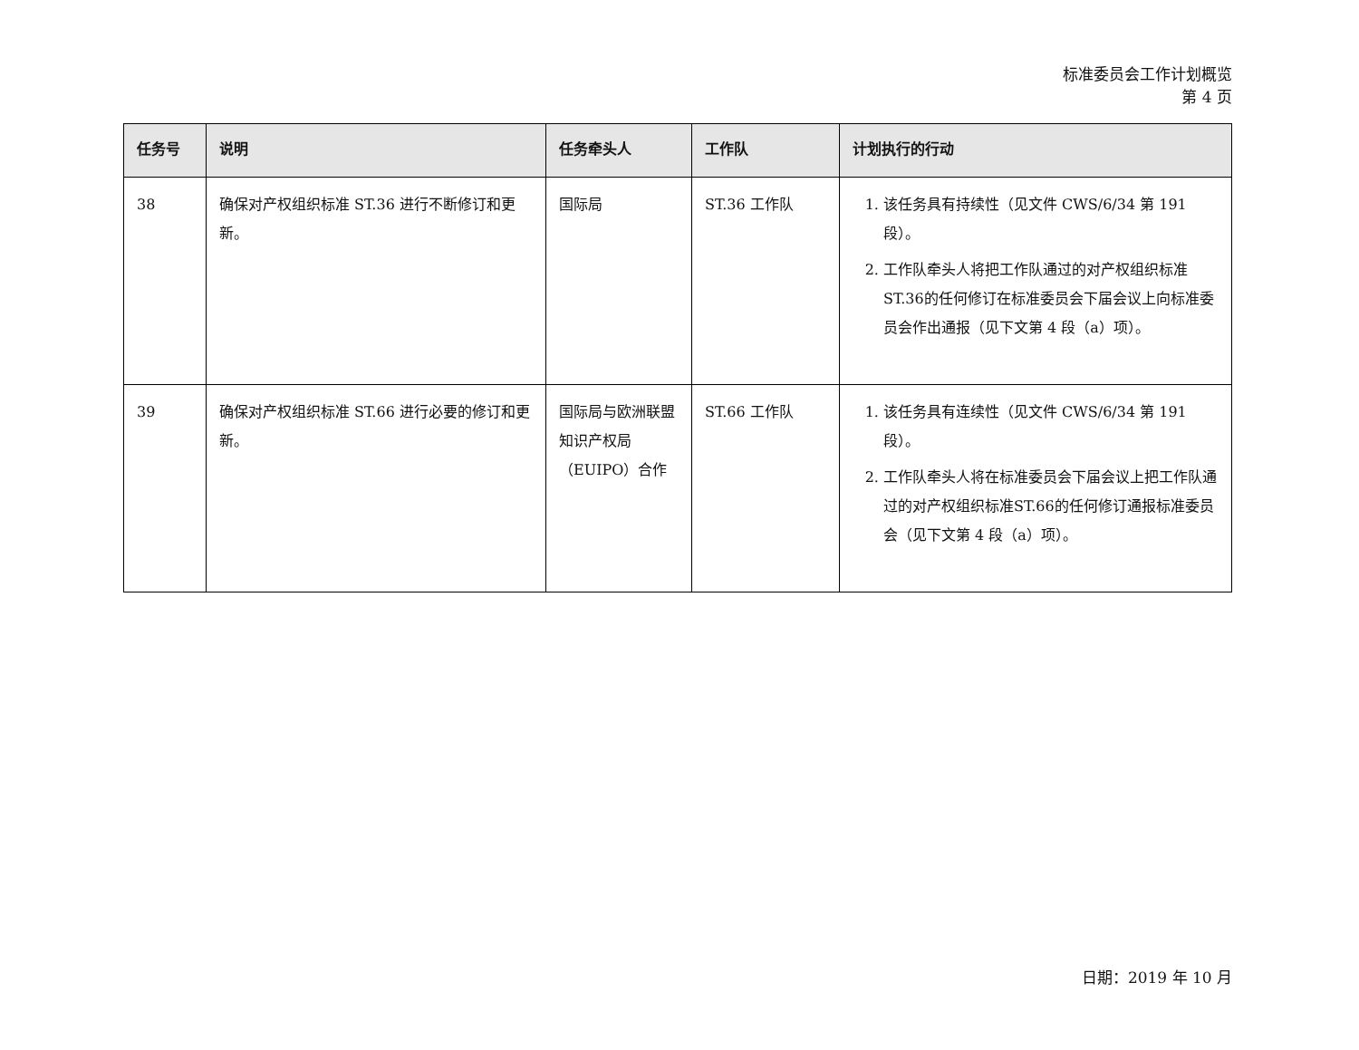标准委员会工作计划概览
第 4 页
| 任务号 | 说明 | 任务牵头人 | 工作队 | 计划执行的行动 |
| --- | --- | --- | --- | --- |
| 38 | 确保对产权组织标准 ST.36 进行不断修订和更新。 | 国际局 | ST.36 工作队 | 1. 该任务具有持续性（见文件 CWS/6/34 第 191 段）。 2. 工作队牵头人将把工作队通过的对产权组织标准ST.36的任何修订在标准委员会下届会议上向标准委员会作出通报（见下文第 4 段（a）项）。 |
| 39 | 确保对产权组织标准 ST.66 进行必要的修订和更新。 | 国际局与欧洲联盟知识产权局（EUIPO）合作 | ST.66 工作队 | 1. 该任务具有连续性（见文件 CWS/6/34 第 191 段）。 2. 工作队牵头人将在标准委员会下届会议上把工作队通过的对产权组织标准ST.66的任何修订通报标准委员会（见下文第 4 段（a）项）。 |
日期：2019 年 10 月